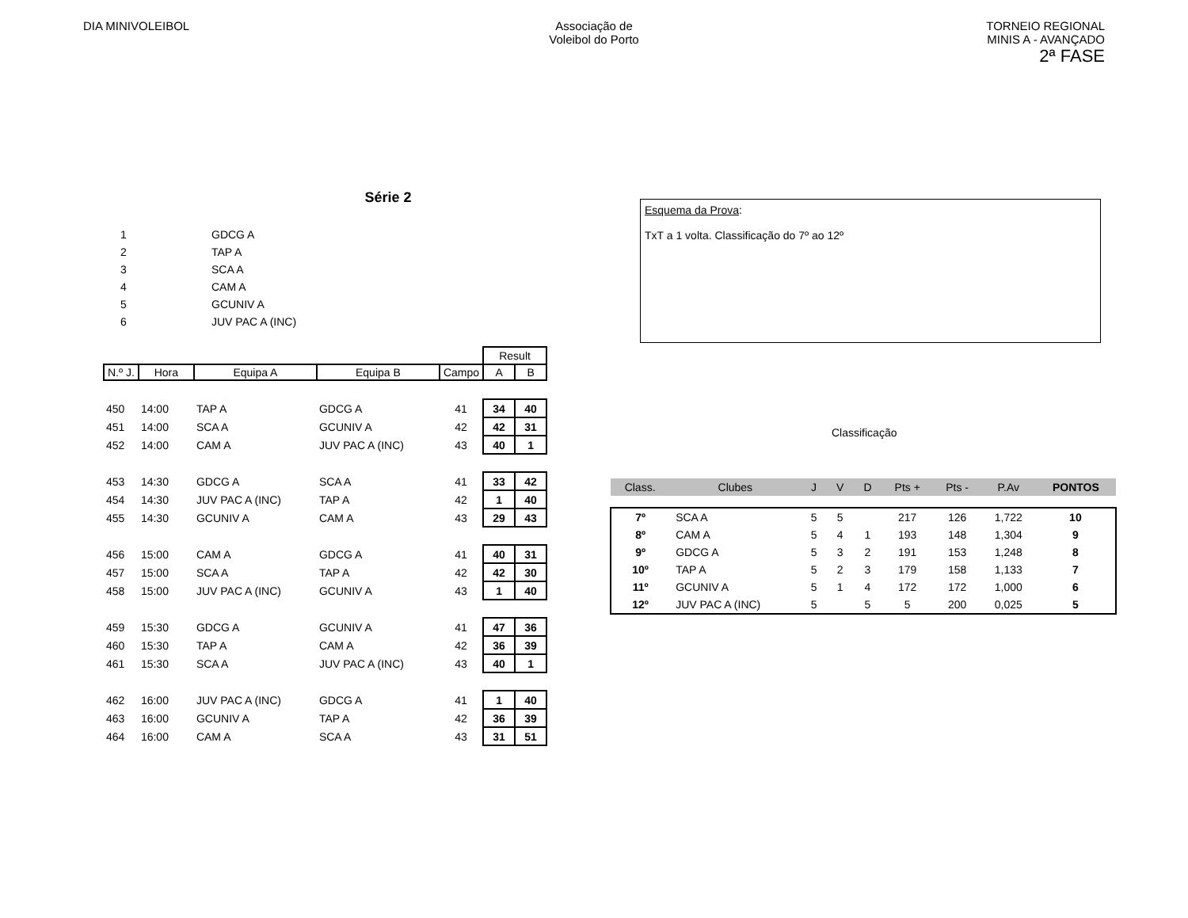DIA MINIVOLEIBOL Associação de
Voleibol do Porto
TORNEIO REGIONAL
MINIS A - AVANÇADO
2ª FASE
Série 2
| 1 | GDCG A |
| 2 | TAP A |
| 3 | SCA A |
| 4 | CAM A |
| 5 | GCUNIV A |
| 6 | JUV PAC A (INC) |
| | | | | | Result | |
| N.º J. | Hora | Equipa A | Equipa B | Campo | A | B |
| 450 | 14:00 | TAP A | GDCG A | 41 | 34 | 40 |
| 451 | 14:00 | SCA A | GCUNIV A | 42 | 42 | 31 |
| 452 | 14:00 | CAM A | JUV PAC A (INC) | 43 | 40 | 1 |
| 453 | 14:30 | GDCG A | SCA A | 41 | 33 | 42 |
| 454 | 14:30 | JUV PAC A (INC) | TAP A | 42 | 1 | 40 |
| 455 | 14:30 | GCUNIV A | CAM A | 43 | 29 | 43 |
| 456 | 15:00 | CAM A | GDCG A | 41 | 40 | 31 |
| 457 | 15:00 | SCA A | TAP A | 42 | 42 | 30 |
| 458 | 15:00 | JUV PAC A (INC) | GCUNIV A | 43 | 1 | 40 |
| 459 | 15:30 | GDCG A | GCUNIV A | 41 | 47 | 36 |
| 460 | 15:30 | TAP A | CAM A | 42 | 36 | 39 |
| 461 | 15:30 | SCA A | JUV PAC A (INC) | 43 | 40 | 1 |
| 462 | 16:00 | JUV PAC A (INC) | GDCG A | 41 | 1 | 40 |
| 463 | 16:00 | GCUNIV A | TAP A | 42 | 36 | 39 |
| 464 | 16:00 | CAM A | SCA A | 43 | 31 | 51 |
Esquema da Prova:
TxT a 1 volta. Classificação do 7º ao 12º
Classificação
| Class. | Clubes | J | V | D | Pts + | Pts - | P.Av | PONTOS |
| --- | --- | --- | --- | --- | --- | --- | --- | --- |
| 7º | SCA A | 5 | 5 | | 217 | 126 | 1,722 | 10 |
| 8º | CAM A | 5 | 4 | 1 | 193 | 148 | 1,304 | 9 |
| 9º | GDCG A | 5 | 3 | 2 | 191 | 153 | 1,248 | 8 |
| 10º | TAP A | 5 | 2 | 3 | 179 | 158 | 1,133 | 7 |
| 11º | GCUNIV A | 5 | 1 | 4 | 172 | 172 | 1,000 | 6 |
| 12º | JUV PAC A (INC) | 5 | | 5 | 5 | 200 | 0,025 | 5 |